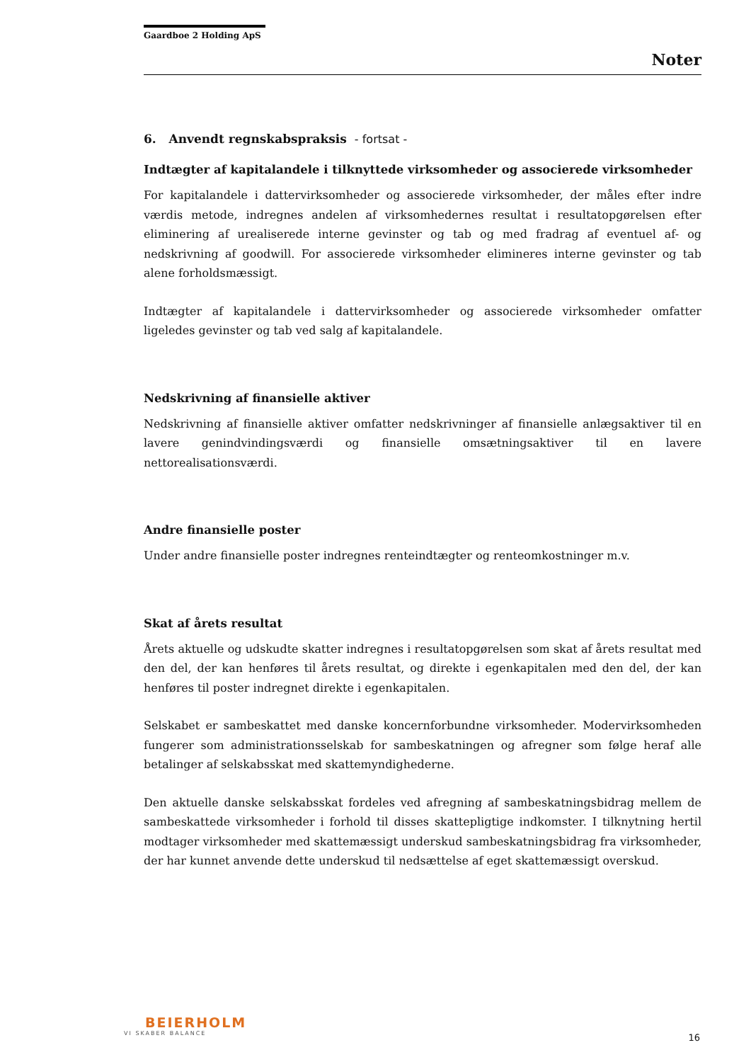Gaardboe 2 Holding ApS
Noter
6. Anvendt regnskabspraksis - fortsat -
Indtægter af kapitalandele i tilknyttede virksomheder og associerede virksomheder
For kapitalandele i dattervirksomheder og associerede virksomheder, der måles efter indre værdis metode, indregnes andelen af virksomhedernes resultat i resultatopgørelsen efter eliminering af urealiserede interne gevinster og tab og med fradrag af eventuel af- og nedskrivning af goodwill. For associerede virksomheder elimineres interne gevinster og tab alene forholdsmæssigt.
Indtægter af kapitalandele i dattervirksomheder og associerede virksomheder omfatter ligeledes gevinster og tab ved salg af kapitalandele.
Nedskrivning af finansielle aktiver
Nedskrivning af finansielle aktiver omfatter nedskrivninger af finansielle anlægsaktiver til en lavere genindvindingsværdi og finansielle omsætningsaktiver til en lavere nettorealisationsværdi.
Andre finansielle poster
Under andre finansielle poster indregnes renteindtægter og renteomkostninger m.v.
Skat af årets resultat
Årets aktuelle og udskudte skatter indregnes i resultatopgørelsen som skat af årets resultat med den del, der kan henføres til årets resultat, og direkte i egenkapitalen med den del, der kan henføres til poster indregnet direkte i egenkapitalen.
Selskabet er sambeskattet med danske koncernforbundne virksomheder. Modervirksomheden fungerer som administrationsselskab for sambeskatningen og afregner som følge heraf alle betalinger af selskabsskat med skattemyndighederne.
Den aktuelle danske selskabsskat fordeles ved afregning af sambeskatningsbidrag mellem de sambeskattede virksomheder i forhold til disses skattepligtige indkomster. I tilknytning hertil modtager virksomheder med skattemæssigt underskud sambeskatningsbidrag fra virksomheder, der har kunnet anvende dette underskud til nedsættelse af eget skattemæssigt overskud.
BEIERHOLM
VI SKABER BALANCE
16